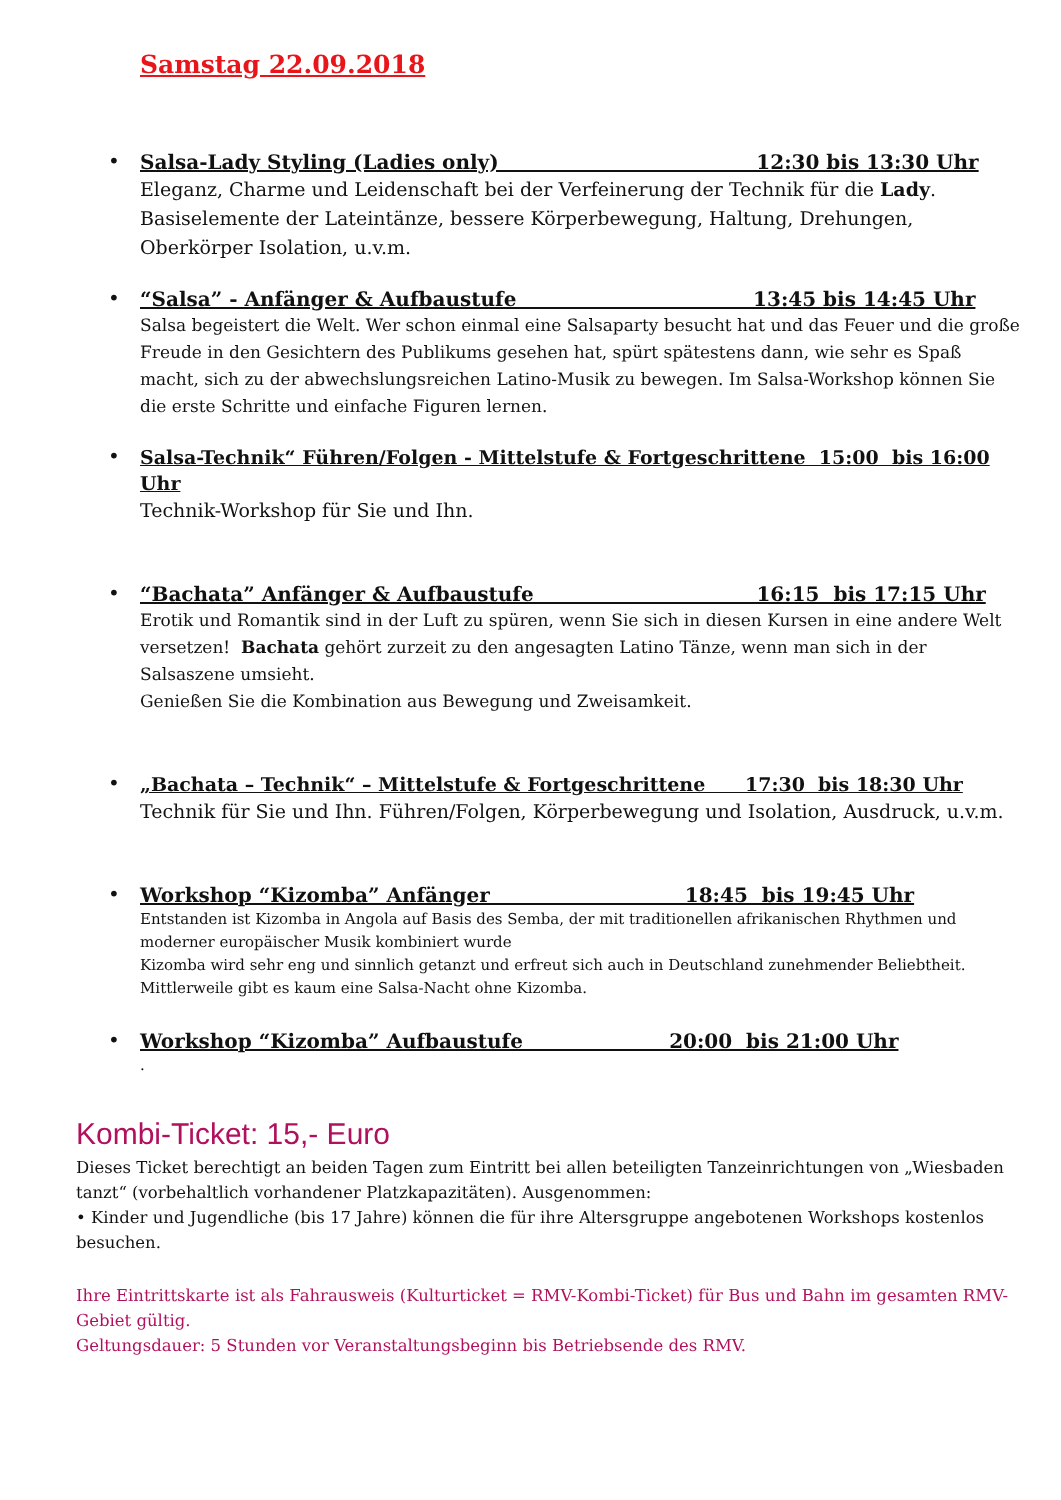Samstag 22.09.2018
•
Salsa-Lady Styling (Ladies only) 12:30 bis 13:30 Uhr
Eleganz, Charme und Leidenschaft bei der Verfeinerung der Technik für die Lady. Basiselemente der Lateintänze, bessere Körperbewegung, Haltung, Drehungen, Oberkörper Isolation, u.v.m.
•
“Salsa” - Anfänger & Aufbaustufe 13:45 bis 14:45 Uhr
Salsa begeistert die Welt. Wer schon einmal eine Salsaparty besucht hat und das Feuer und die große Freude in den Gesichtern des Publikums gesehen hat, spürt spätestens dann, wie sehr es Spaß macht, sich zu der abwechslungsreichen Latino-Musik zu bewegen. Im Salsa-Workshop können Sie die erste Schritte und einfache Figuren lernen.
•
Salsa-Technik“ Führen/Folgen - Mittelstufe & Fortgeschrittene 15:00 bis 16:00 Uhr
Technik-Workshop für Sie und Ihn.
•
“Bachata” Anfänger & Aufbaustufe 16:15 bis 17:15 Uhr
Erotik und Romantik sind in der Luft zu spüren, wenn Sie sich in diesen Kursen in eine andere Welt versetzen! Bachata gehört zurzeit zu den angesagten Latino Tänze, wenn man sich in der Salsaszene umsieht.
Genießen Sie die Kombination aus Bewegung und Zweisamkeit.
•
„Bachata – Technik“ – Mittelstufe & Fortgeschrittene 17:30 bis 18:30 Uhr
Technik für Sie und Ihn. Führen/Folgen, Körperbewegung und Isolation, Ausdruck, u.v.m.
•
Workshop “Kizomba” Anfänger 18:45 bis 19:45 Uhr
Entstanden ist Kizomba in Angola auf Basis des Semba, der mit traditionellen afrikanischen Rhythmen und moderner europäischer Musik kombiniert wurde
Kizomba wird sehr eng und sinnlich getanzt und erfreut sich auch in Deutschland zunehmender Beliebtheit.
Mittlerweile gibt es kaum eine Salsa-Nacht ohne Kizomba.
•
Workshop “Kizomba” Aufbaustufe 20:00 bis 21:00 Uhr
.
Kombi-Ticket: 15,- Euro
Dieses Ticket berechtigt an beiden Tagen zum Eintritt bei allen beteiligten Tanzeinrichtungen von „Wiesbaden tanzt“ (vorbehaltlich vorhandener Platzkapazitäten). Ausgenommen:
• Kinder und Jugendliche (bis 17 Jahre) können die für ihre Altersgruppe angebotenen Workshops kostenlos besuchen.
Ihre Eintrittskarte ist als Fahrausweis (Kulturticket = RMV-Kombi-Ticket) für Bus und Bahn im gesamten RMV-Gebiet gültig.
Geltungsdauer: 5 Stunden vor Veranstaltungsbeginn bis Betriebsende des RMV.